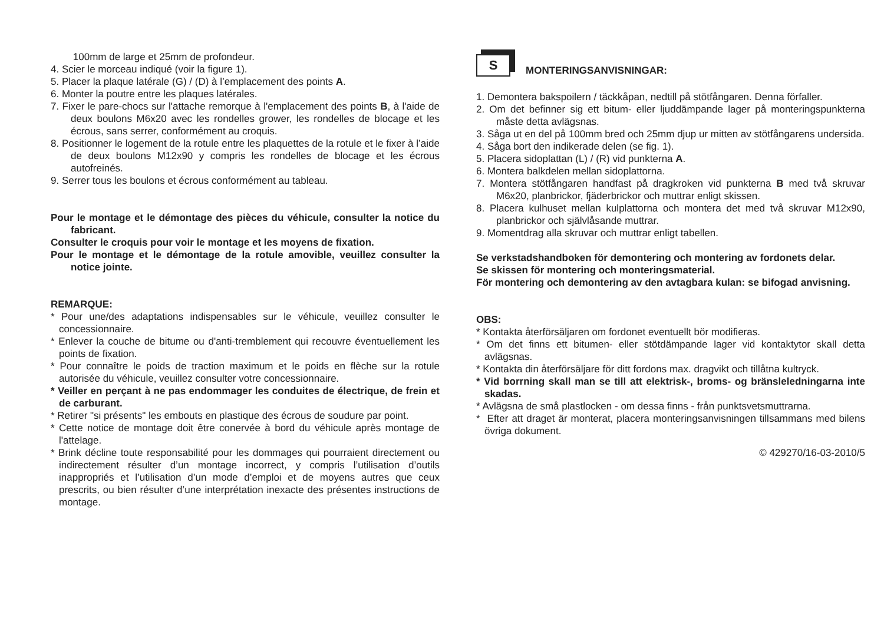100mm de large et 25mm de profondeur.
4. Scier le morceau indiqué (voir la figure 1).
5. Placer la plaque latérale (G) / (D) à l’emplacement des points A.
6. Monter la poutre entre les plaques latérales.
7. Fixer le pare-chocs sur l'attache remorque à l'emplacement des points B, à l'aide de deux boulons M6x20 avec les rondelles grower, les rondelles de blocage et les écrous, sans serrer, conformément au croquis.
8. Positionner le logement de la rotule entre les plaquettes de la rotule et le fixer à l’aide de deux boulons M12x90 y compris les rondelles de blocage et les écrous autofreinés.
9. Serrer tous les boulons et écrous conformément au tableau.
Pour le montage et le démontage des pièces du véhicule, consulter la notice du fabricant.
Consulter le croquis pour voir le montage et les moyens de fixation.
Pour le montage et le démontage de la rotule amovible, veuillez consulter la notice jointe.
REMARQUE:
* Pour une/des adaptations indispensables sur le véhicule, veuillez consulter le concessionnaire.
* Enlever la couche de bitume ou d'anti-tremblement qui recouvre éventuellement les points de fixation.
* Pour connaître le poids de traction maximum et le poids en flèche sur la rotule autorisée du véhicule, veuillez consulter votre concessionnaire.
* Veiller en perçant à ne pas endommager les conduites de électrique, de frein et de carburant.
* Retirer "si présents" les embouts en plastique des écrous de soudure par point.
* Cette notice de montage doit être conervée à bord du véhicule après montage de l'attelage.
* Brink décline toute responsabilité pour les dommages qui pourraient directement ou indirectement résulter d’un montage incorrect, y compris l’utilisation d’outils inappropriés et l’utilisation d’un mode d’emploi et de moyens autres que ceux prescrits, ou bien résulter d’une interprétation inexacte des présentes instructions de montage.
S
MONTERINGSANVISNINGAR:
1. Demontera bakspoilern / täckkåpan, nedtill på stötfångaren. Denna förfaller.
2. Om det befinner sig ett bitum- eller ljuddämpande lager på monteringspunkterna måste detta avlägsnas.
3. Såga ut en del på 100mm bred och 25mm djup ur mitten av stötfångarens undersida.
4. Såga bort den indikerade delen (se fig. 1).
5. Placera sidoplattan (L) / (R) vid punkterna A.
6. Montera balkdelen mellan sidoplattorna.
7. Montera stötfångaren handfast på dragkroken vid punkterna B med två skruvar M6x20, planbrickor, fjäderbrickor och muttrar enligt skissen.
8. Placera kulhuset mellan kulplattorna och montera det med två skruvar M12x90, planbrickor och självlåsande muttrar.
9. Momentdrag alla skruvar och muttrar enligt tabellen.
Se verkstadshandboken för demontering och montering av fordonets delar.
Se skissen för montering och monteringsmaterial.
För montering och demontering av den avtagbara kulan: se bifogad anvisning.
OBS:
* Kontakta återförsäljaren om fordonet eventuellt bör modifieras.
* Om det finns ett bitumen- eller stötdämpande lager vid kontaktytor skall detta avlägsnas.
* Kontakta din återförsäljare för ditt fordons max. dragvikt och tillåtna kultryck.
* Vid borrning skall man se till att elektrisk-, broms- og bränsleledningarna inte skadas.
* Avlägsna de små plastlocken - om dessa finns - från punktsvetsmuttrarna.
* Efter att draget är monterat, placera monteringsanvisningen tillsammans med bilens övriga dokument.
© 429270/16-03-2010/5